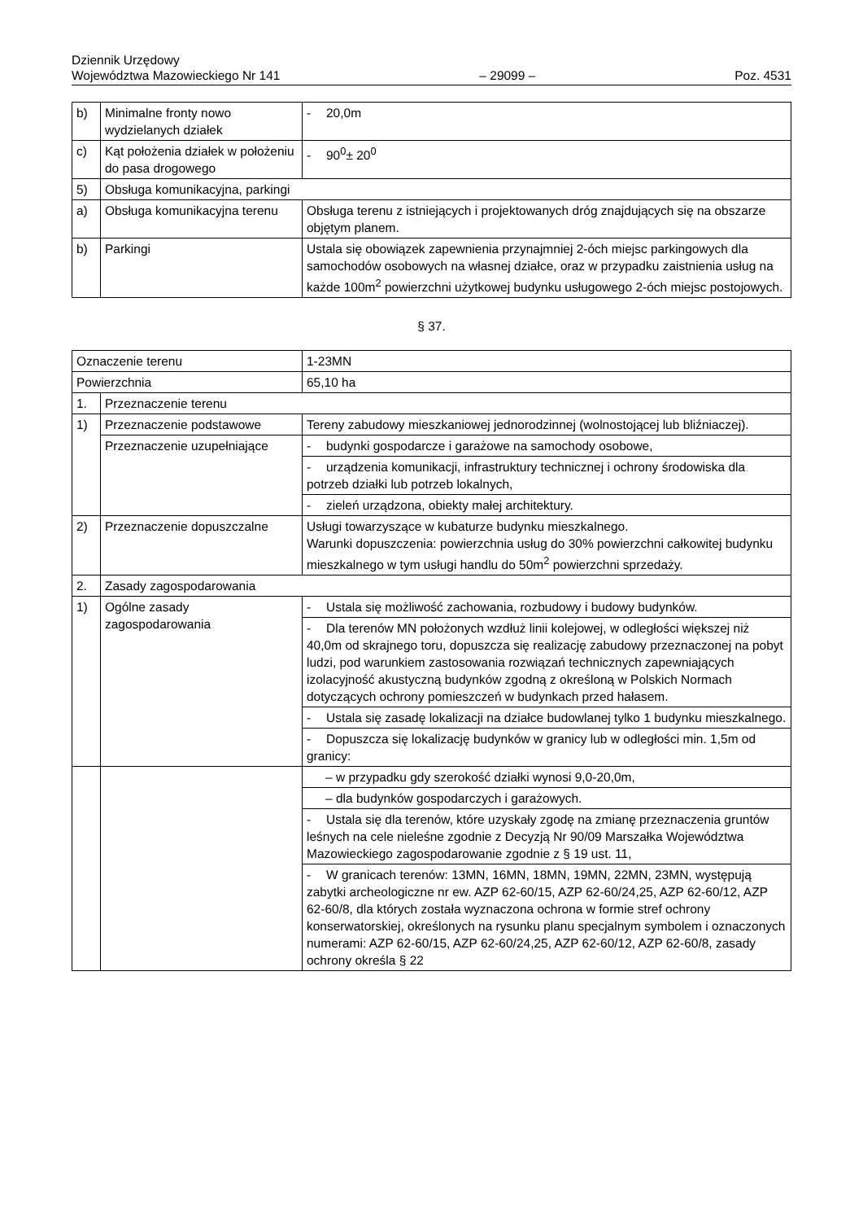Dziennik Urzędowy
Województwa Mazowieckiego Nr 141
– 29099 –
Poz. 4531
| b) | Minimalne fronty nowo wydzielanych działek | - 20,0m |
| c) | Kąt położenia działek w położeniu do pasa drogowego | - 90<sup>0</sup>± 20<sup>0</sup> |
| 5) | Obsługa komunikacyjna, parkingi | |
| a) | Obsługa komunikacyjna terenu | Obsługa terenu z istniejących i projektowanych dróg znajdujących się na obszarze objętym planem. |
| b) | Parkingi | Ustala się obowiązek zapewnienia przynajmniej 2-óch miejsc parkingowych dla samochodów osobowych na własnej działce, oraz w przypadku zaistnienia usług na każde 100m<sup>2</sup> powierzchni użytkowej budynku usługowego 2-óch miejsc postojowych. |
§ 37.
| Oznaczenie terenu | | 1-23MN |
| Powierzchnia | | 65,10 ha |
| 1. | Przeznaczenie terenu | |
| 1) | Przeznaczenie podstawowe | Tereny zabudowy mieszkaniowej jednorodzinnej (wolnostojącej lub bliźniaczej). |
| | Przeznaczenie uzupełniające | - budynki gospodarcze i garażowe na samochody osobowe, |
| | | - urządzenia komunikacji, infrastruktury technicznej i ochrony środowiska dla potrzeb działki lub potrzeb lokalnych, |
| | | - zieleń urządzona, obiekty małej architektury. |
| 2) | Przeznaczenie dopuszczalne | Usługi towarzyszące w kubaturze budynku mieszkalnego. Warunki dopuszczenia: powierzchnia usług do 30% powierzchni całkowitej budynku mieszkalnego w tym usługi handlu do 50m<sup>2</sup> powierzchni sprzedaży. |
| 2. | Zasady zagospodarowania | |
| 1) | Ogólne zasady zagospodarowania | - Ustala się możliwość zachowania, rozbudowy i budowy budynków. |
| | | - Dla terenów MN położonych wzdłuż linii kolejowej, w odległości większej niż 40,0m od skrajnego toru, dopuszcza się realizację zabudowy przeznaczonej na pobyt ludzi, pod warunkiem zastosowania rozwiązań technicznych zapewniających izolacyjność akustyczną budynków zgodną z określoną w Polskich Normach dotyczących ochrony pomieszczeń w budynkach przed hałasem. |
| | | - Ustala się zasadę lokalizacji na działce budowlanej tylko 1 budynku mieszkalnego. |
| | | - Dopuszcza się lokalizację budynków w granicy lub w odległości min. 1,5m od granicy: |
| | | – w przypadku gdy szerokość działki wynosi 9,0-20,0m, |
| | | – dla budynków gospodarczych i garażowych. |
| | | - Ustala się dla terenów, które uzyskały zgodę na zmianę przeznaczenia gruntów leśnych na cele nieleśne zgodnie z Decyzją Nr 90/09 Marszałka Województwa Mazowieckiego zagospodarowanie zgodnie z § 19 ust. 11, |
| | | - W granicach terenów: 13MN, 16MN, 18MN, 19MN, 22MN, 23MN, występują zabytki archeologiczne nr ew. AZP 62-60/15, AZP 62-60/24,25, AZP 62-60/12, AZP 62-60/8, dla których została wyznaczona ochrona w formie stref ochrony konserwatorskiej, określonych na rysunku planu specjalnym symbolem i oznaczonych numerami: AZP 62-60/15, AZP 62-60/24,25, AZP 62-60/12, AZP 62-60/8, zasady ochrony określa § 22 |